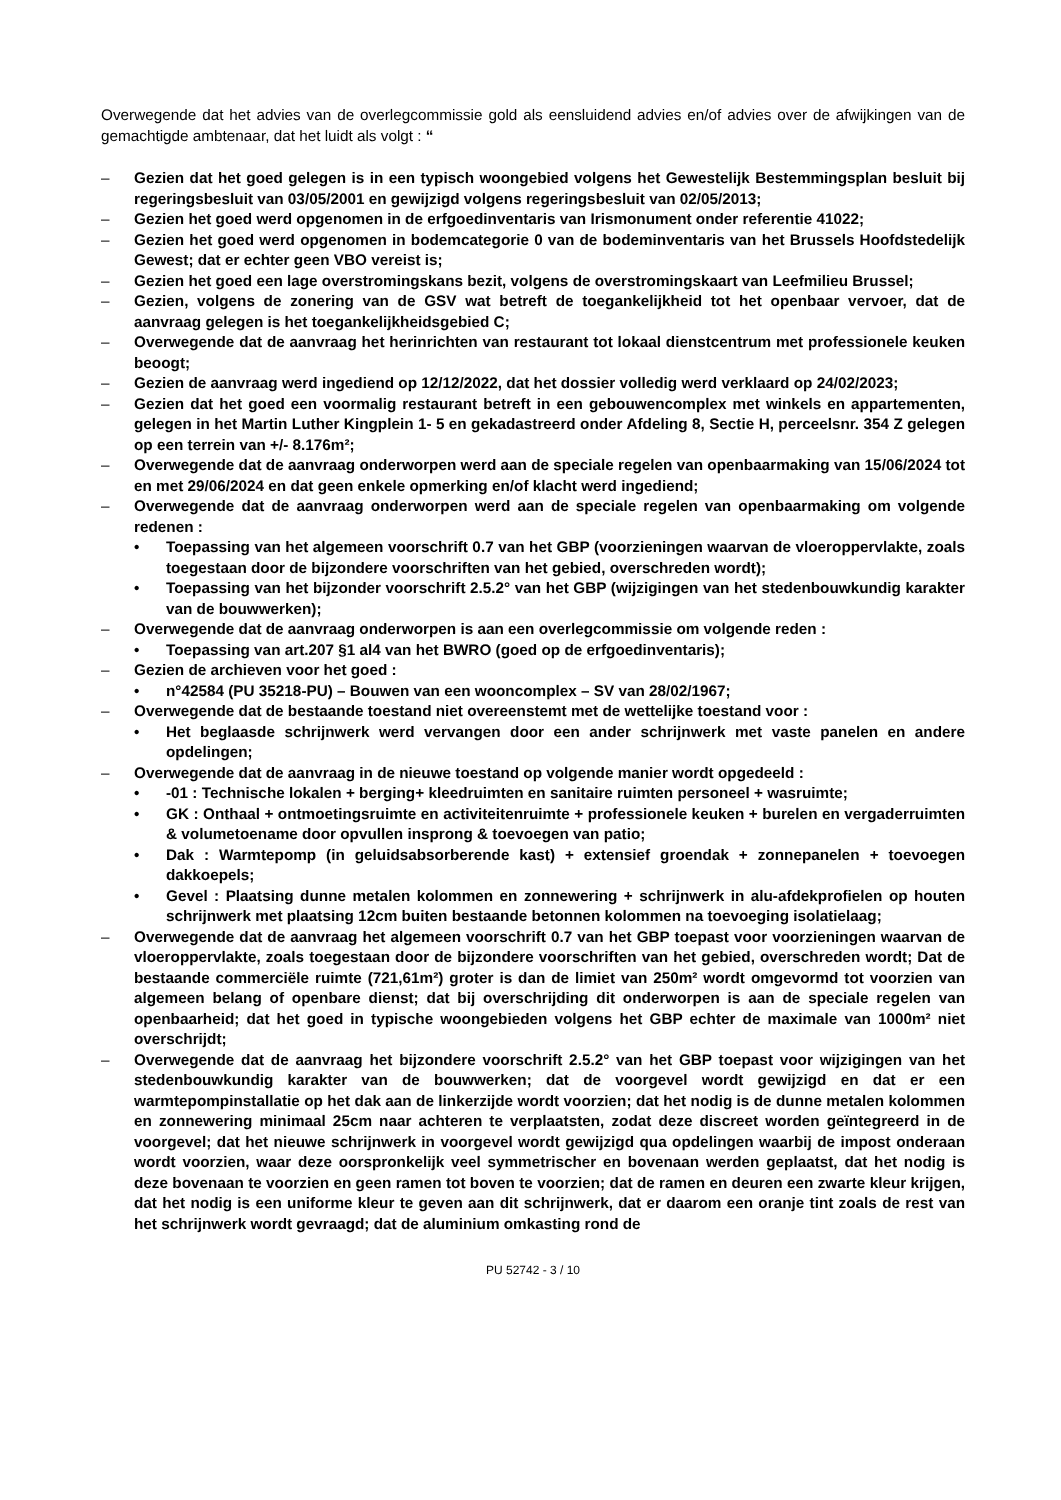Overwegende dat het advies van de overlegcommissie gold als eensluidend advies en/of advies over de afwijkingen van de gemachtigde ambtenaar, dat het luidt als volgt : “
– Gezien dat het goed gelegen is in een typisch woongebied volgens het Gewestelijk Bestemmingsplan besluit bij regeringsbesluit van 03/05/2001 en gewijzigd volgens regeringsbesluit van 02/05/2013;
– Gezien het goed werd opgenomen in de erfgoedinventaris van Irismonument onder referentie 41022;
– Gezien het goed werd opgenomen in bodemcategorie 0 van de bodeminventaris van het Brussels Hoofdstedelijk Gewest; dat er echter geen VBO vereist is;
– Gezien het goed een lage overstromingskans bezit, volgens de overstromingskaart van Leefmilieu Brussel;
– Gezien, volgens de zonering van de GSV wat betreft de toegankelijkheid tot het openbaar vervoer, dat de aanvraag gelegen is het toegankelijkheidsgebied C;
– Overwegende dat de aanvraag het herinrichten van restaurant tot lokaal dienstcentrum met professionele keuken beoogt;
– Gezien de aanvraag werd ingediend op 12/12/2022, dat het dossier volledig werd verklaard op 24/02/2023;
– Gezien dat het goed een voormalig restaurant betreft in een gebouwencomplex met winkels en appartementen, gelegen in het Martin Luther Kingplein 1- 5 en gekadastreerd onder Afdeling 8, Sectie H, perceelsnr. 354 Z gelegen op een terrein van +/- 8.176m²;
– Overwegende dat de aanvraag onderworpen werd aan de speciale regelen van openbaarmaking van 15/06/2024 tot en met 29/06/2024 en dat geen enkele opmerking en/of klacht werd ingediend;
– Overwegende dat de aanvraag onderworpen werd aan de speciale regelen van openbaarmaking om volgende redenen :
• Toepassing van het algemeen voorschrift 0.7 van het GBP (voorzieningen waarvan de vloeroppervlakte, zoals toegestaan door de bijzondere voorschriften van het gebied, overschreden wordt);
• Toepassing van het bijzonder voorschrift 2.5.2° van het GBP (wijzigingen van het stedenbouwkundig karakter van de bouwwerken);
– Overwegende dat de aanvraag onderworpen is aan een overlegcommissie om volgende reden :
• Toepassing van art.207 §1 al4 van het BWRO (goed op de erfgoedinventaris);
– Gezien de archieven voor het goed :
• n°42584 (PU 35218-PU) – Bouwen van een wooncomplex – SV van 28/02/1967;
– Overwegende dat de bestaande toestand niet overeenstemt met de wettelijke toestand voor :
• Het beglaasde schrijnwerk werd vervangen door een ander schrijnwerk met vaste panelen en andere opdelingen;
– Overwegende dat de aanvraag in de nieuwe toestand op volgende manier wordt opgedeeld :
• -01 : Technische lokalen + berging+ kleedruimten en sanitaire ruimten personeel + wasruimte;
• GK : Onthaal + ontmoetingsruimte en activiteitenruimte + professionele keuken + burelen en vergaderruimten & volumetoename door opvullen insprong & toevoegen van patio;
• Dak : Warmtepomp (in geluidsabsorberende kast) + extensief groendak + zonnepanelen + toevoegen dakkoepels;
• Gevel : Plaatsing dunne metalen kolommen en zonnewering + schrijnwerk in alu-afdekprofielen op houten schrijnwerk met plaatsing 12cm buiten bestaande betonnen kolommen na toevoeging isolatielaag;
– Overwegende dat de aanvraag het algemeen voorschrift 0.7 van het GBP toepast voor voorzieningen waarvan de vloeroppervlakte, zoals toegestaan door de bijzondere voorschriften van het gebied, overschreden wordt; Dat de bestaande commerciële ruimte (721,61m²) groter is dan de limiet van 250m² wordt omgevormd tot voorzien van algemeen belang of openbare dienst; dat bij overschrijding dit onderworpen is aan de speciale regelen van openbaarheid; dat het goed in typische woongebieden volgens het GBP echter de maximale van 1000m² niet overschrijdt;
– Overwegende dat de aanvraag het bijzondere voorschrift 2.5.2° van het GBP toepast voor wijzigingen van het stedenbouwkundig karakter van de bouwwerken; dat de voorgevel wordt gewijzigd en dat er een warmtepompinstallatie op het dak aan de linkerzijde wordt voorzien; dat het nodig is de dunne metalen kolommen en zonnewering minimaal 25cm naar achteren te verplaatsten, zodat deze discreet worden geïntegreerd in de voorgevel; dat het nieuwe schrijnwerk in voorgevel wordt gewijzigd qua opdelingen waarbij de impost onderaan wordt voorzien, waar deze oorspronkelijk veel symmetrischer en bovenaan werden geplaatst, dat het nodig is deze bovenaan te voorzien en geen ramen tot boven te voorzien; dat de ramen en deuren een zwarte kleur krijgen, dat het nodig is een uniforme kleur te geven aan dit schrijnwerk, dat er daarom een oranje tint zoals de rest van het schrijnwerk wordt gevraagd; dat de aluminium omkasting rond de
PU 52742 - 3 / 10